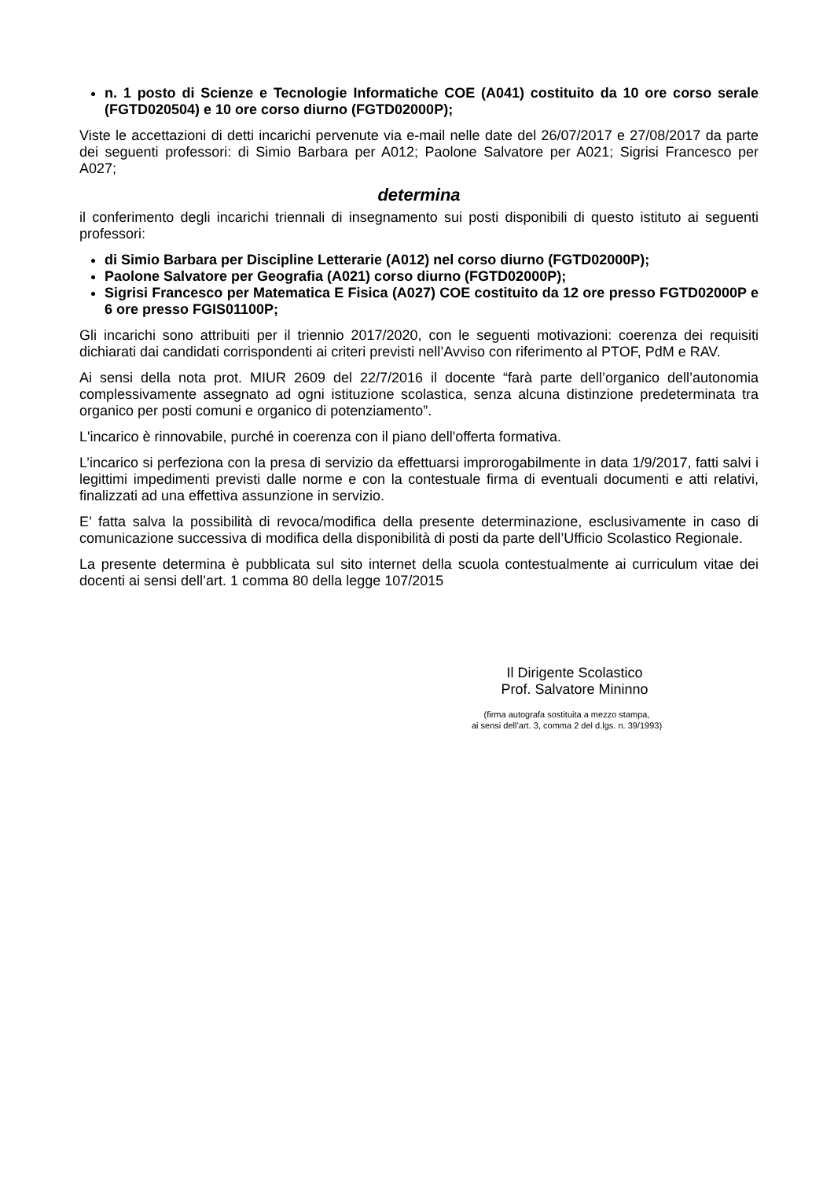n. 1 posto di Scienze e Tecnologie Informatiche COE (A041) costituito da 10 ore corso serale (FGTD020504) e 10 ore corso diurno (FGTD02000P);
Viste le accettazioni di detti incarichi pervenute via e-mail nelle date del 26/07/2017 e 27/08/2017 da parte dei seguenti professori: di Simio Barbara per A012; Paolone Salvatore per A021; Sigrisi Francesco per A027;
determina
il conferimento degli incarichi triennali di insegnamento sui posti disponibili di questo istituto ai seguenti professori:
di Simio Barbara per Discipline Letterarie (A012) nel corso diurno (FGTD02000P);
Paolone Salvatore per Geografia (A021) corso diurno (FGTD02000P);
Sigrisi Francesco per Matematica E Fisica (A027) COE costituito da 12 ore presso FGTD02000P e 6 ore presso FGIS01100P;
Gli incarichi sono attribuiti per il triennio 2017/2020, con le seguenti motivazioni: coerenza dei requisiti dichiarati dai candidati corrispondenti ai criteri previsti nell’Avviso con riferimento al PTOF, PdM e RAV.
Ai sensi della nota prot. MIUR 2609 del 22/7/2016 il docente “farà parte dell’organico dell’autonomia complessivamente assegnato ad ogni istituzione scolastica, senza alcuna distinzione predeterminata tra organico per posti comuni e organico di potenziamento”.
L'incarico è rinnovabile, purché in coerenza con il piano dell'offerta formativa.
L’incarico si perfeziona con la presa di servizio da effettuarsi improrogabilmente in data 1/9/2017, fatti salvi i legittimi impedimenti previsti dalle norme e con la contestuale firma di eventuali documenti e atti relativi, finalizzati ad una effettiva assunzione in servizio.
E’ fatta salva la possibilità di revoca/modifica della presente determinazione, esclusivamente in caso di comunicazione successiva di modifica della disponibilità di posti da parte dell’Ufficio Scolastico Regionale.
La presente determina è pubblicata sul sito internet della scuola contestualmente ai curriculum vitae dei docenti ai sensi dell’art. 1 comma 80 della legge 107/2015
Il Dirigente Scolastico
Prof. Salvatore Mininno
(firma autografa sostituita a mezzo stampa,
ai sensi dell’art. 3, comma 2 del d.lgs. n. 39/1993)